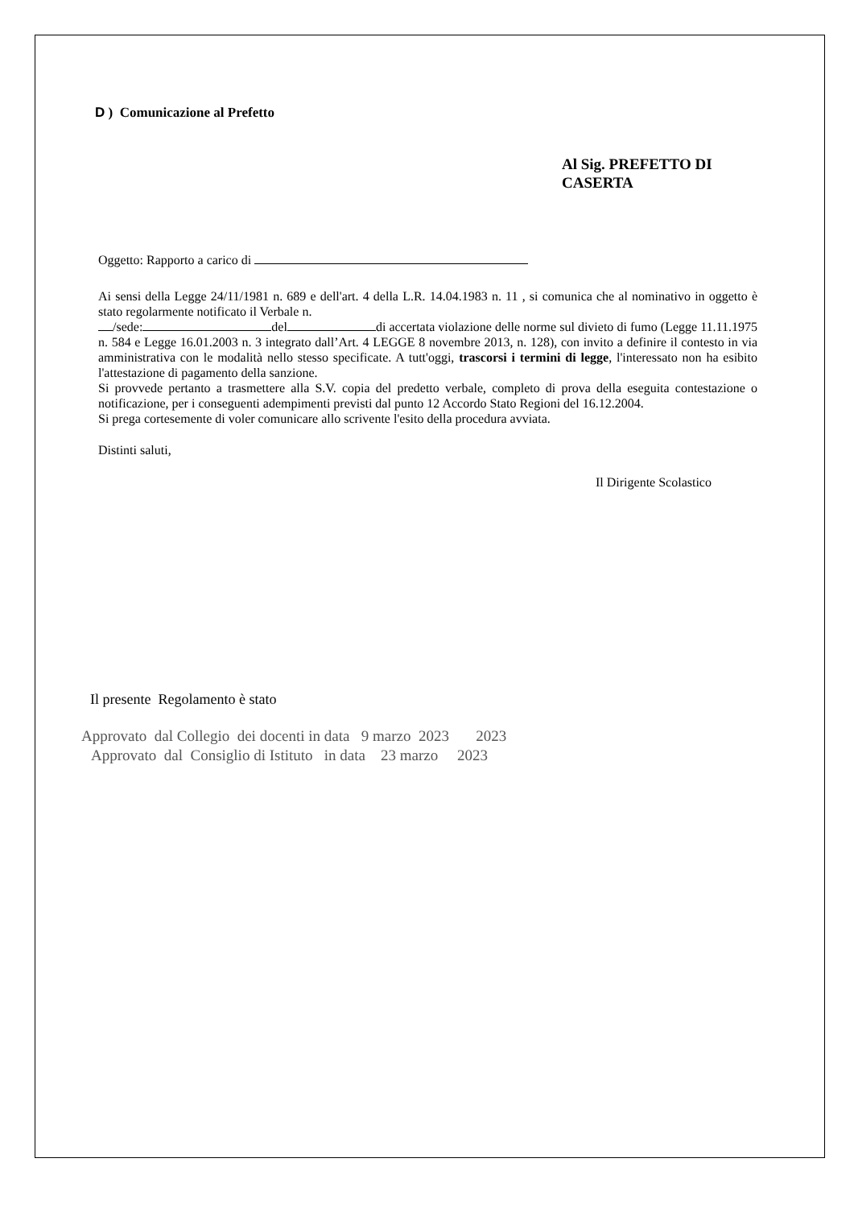D ) Comunicazione al Prefetto
Al Sig. PREFETTO DI CASERTA
Oggetto: Rapporto a carico di
Ai sensi della Legge 24/11/1981 n. 689 e dell'art. 4 della L.R. 14.04.1983 n. 11 , si comunica che al nominativo in oggetto è stato regolarmente notificato il Verbale n.
/sede: del di accertata violazione delle norme sul divieto di fumo (Legge 11.11.1975 n. 584 e Legge 16.01.2003 n. 3 integrato dall’Art. 4 LEGGE 8 novembre 2013, n. 128), con invito a definire il contesto in via amministrativa con le modalità nello stesso specificate. A tutt'oggi, trascorsi i termini di legge, l'interessato non ha esibito l'attestazione di pagamento della sanzione.
Si provvede pertanto a trasmettere alla S.V. copia del predetto verbale, completo di prova della eseguita contestazione o notificazione, per i conseguenti adempimenti previsti dal punto 12 Accordo Stato Regioni del 16.12.2004.
Si prega cortesemente di voler comunicare allo scrivente l'esito della procedura avviata.
Distinti saluti,
Il Dirigente Scolastico
Il presente Regolamento è stato
Approvato dal Collegio dei docenti in data 9 marzo 2023 2023
Approvato dal Consiglio di Istituto in data 23 marzo 2023